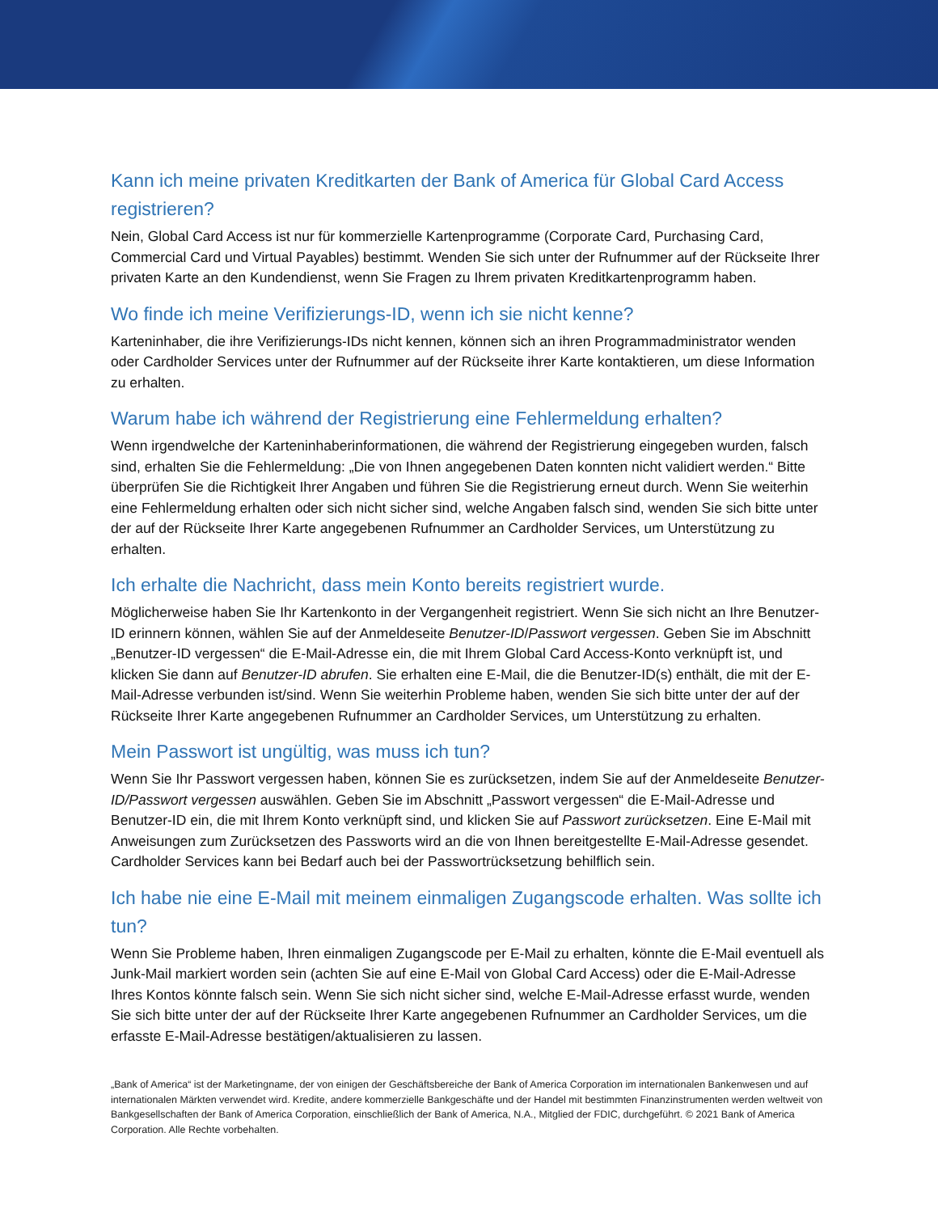Kann ich meine privaten Kreditkarten der Bank of America für Global Card Access registrieren?
Nein, Global Card Access ist nur für kommerzielle Kartenprogramme (Corporate Card, Purchasing Card, Commercial Card und Virtual Payables) bestimmt. Wenden Sie sich unter der Rufnummer auf der Rückseite Ihrer privaten Karte an den Kundendienst, wenn Sie Fragen zu Ihrem privaten Kreditkartenprogramm haben.
Wo finde ich meine Verifizierungs-ID, wenn ich sie nicht kenne?
Karteninhaber, die ihre Verifizierungs-IDs nicht kennen, können sich an ihren Programmadministrator wenden oder Cardholder Services unter der Rufnummer auf der Rückseite ihrer Karte kontaktieren, um diese Information zu erhalten.
Warum habe ich während der Registrierung eine Fehlermeldung erhalten?
Wenn irgendwelche der Karteninhaberinformationen, die während der Registrierung eingegeben wurden, falsch sind, erhalten Sie die Fehlermeldung: „Die von Ihnen angegebenen Daten konnten nicht validiert werden.“ Bitte überprüfen Sie die Richtigkeit Ihrer Angaben und führen Sie die Registrierung erneut durch. Wenn Sie weiterhin eine Fehlermeldung erhalten oder sich nicht sicher sind, welche Angaben falsch sind, wenden Sie sich bitte unter der auf der Rückseite Ihrer Karte angegebenen Rufnummer an Cardholder Services, um Unterstützung zu erhalten.
Ich erhalte die Nachricht, dass mein Konto bereits registriert wurde.
Möglicherweise haben Sie Ihr Kartenkonto in der Vergangenheit registriert. Wenn Sie sich nicht an Ihre Benutzer-ID erinnern können, wählen Sie auf der Anmeldeseite Benutzer-ID/Passwort vergessen. Geben Sie im Abschnitt „Benutzer-ID vergessen“ die E-Mail-Adresse ein, die mit Ihrem Global Card Access-Konto verknüpft ist, und klicken Sie dann auf Benutzer-ID abrufen. Sie erhalten eine E-Mail, die die Benutzer-ID(s) enthält, die mit der E-Mail-Adresse verbunden ist/sind. Wenn Sie weiterhin Probleme haben, wenden Sie sich bitte unter der auf der Rückseite Ihrer Karte angegebenen Rufnummer an Cardholder Services, um Unterstützung zu erhalten.
Mein Passwort ist ungültig, was muss ich tun?
Wenn Sie Ihr Passwort vergessen haben, können Sie es zurücksetzen, indem Sie auf der Anmeldeseite Benutzer-ID/Passwort vergessen auswählen. Geben Sie im Abschnitt „Passwort vergessen“ die E-Mail-Adresse und Benutzer-ID ein, die mit Ihrem Konto verknüpft sind, und klicken Sie auf Passwort zurücksetzen. Eine E-Mail mit Anweisungen zum Zurücksetzen des Passworts wird an die von Ihnen bereitgestellte E-Mail-Adresse gesendet. Cardholder Services kann bei Bedarf auch bei der Passwortrücksetzung behilflich sein.
Ich habe nie eine E-Mail mit meinem einmaligen Zugangscode erhalten. Was sollte ich tun?
Wenn Sie Probleme haben, Ihren einmaligen Zugangscode per E-Mail zu erhalten, könnte die E-Mail eventuell als Junk-Mail markiert worden sein (achten Sie auf eine E-Mail von Global Card Access) oder die E-Mail-Adresse Ihres Kontos könnte falsch sein. Wenn Sie sich nicht sicher sind, welche E-Mail-Adresse erfasst wurde, wenden Sie sich bitte unter der auf der Rückseite Ihrer Karte angegebenen Rufnummer an Cardholder Services, um die erfasste E-Mail-Adresse bestätigen/aktualisieren zu lassen.
„Bank of America“ ist der Marketingname, der von einigen der Geschäftsbereiche der Bank of America Corporation im internationalen Bankenwesen und auf internationalen Märkten verwendet wird. Kredite, andere kommerzielle Bankgeschäfte und der Handel mit bestimmten Finanzinstrumenten werden weltweit von Bankgesellschaften der Bank of America Corporation, einschließlich der Bank of America, N.A., Mitglied der FDIC, durchgeführt. © 2021 Bank of America Corporation. Alle Rechte vorbehalten.